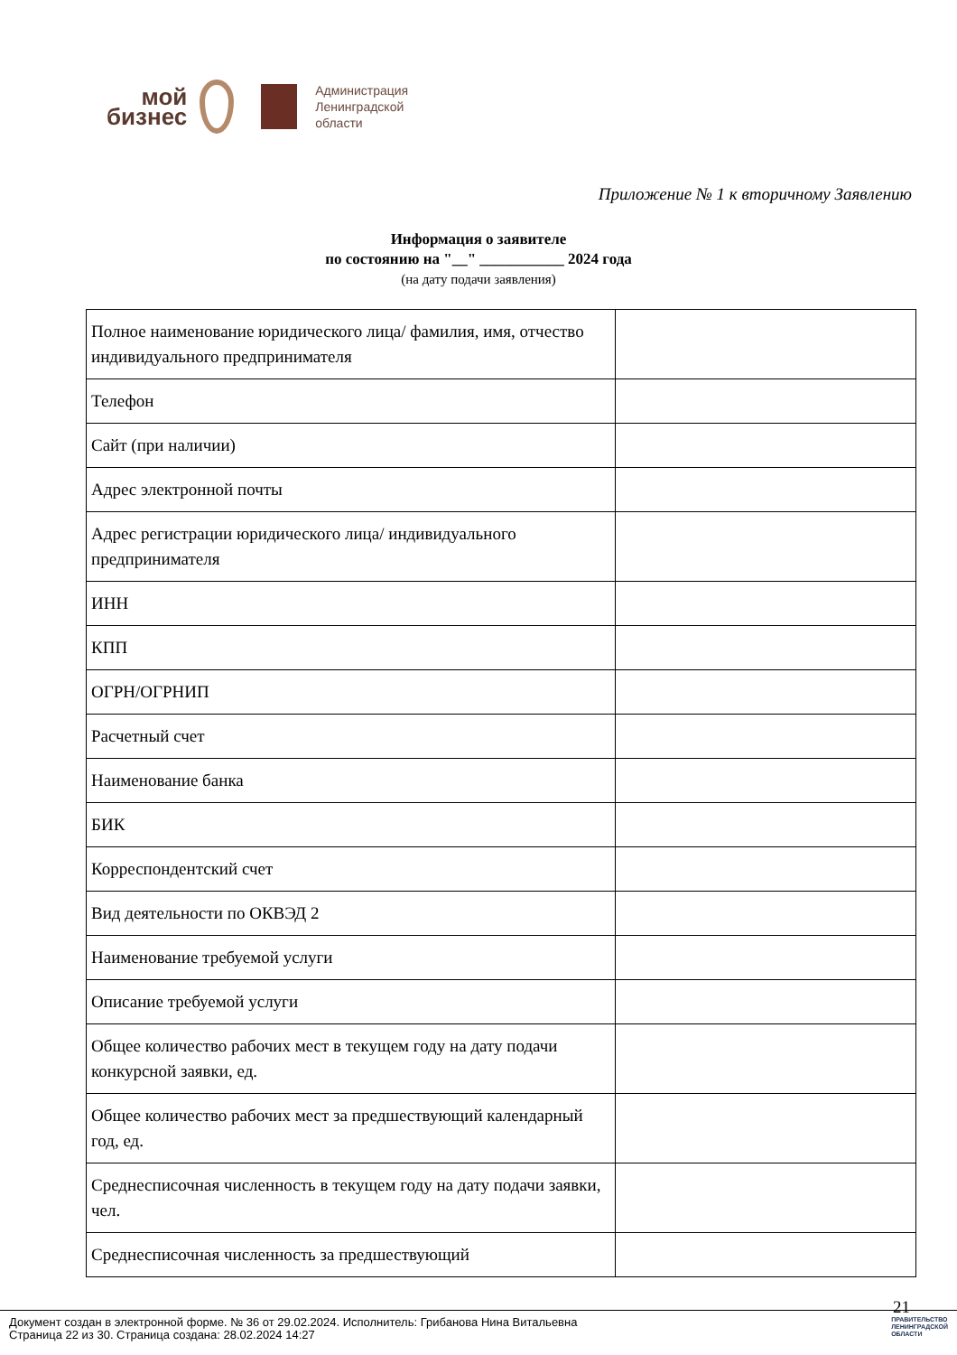мой
бизнес
Администрация
Ленинградской
области
Приложение № 1 к вторичному Заявлению
Информация о заявителе
по состоянию на "__" ___________ 2024 года
(на дату подачи заявления)
| Полное наименование юридического лица/ фамилия, имя, отчество индивидуального предпринимателя | |
| Телефон | |
| Сайт (при наличии) | |
| Адрес электронной почты | |
| Адрес регистрации юридического лица/ индивидуального предпринимателя | |
| ИНН | |
| КПП | |
| ОГРН/ОГРНИП | |
| Расчетный счет | |
| Наименование банка | |
| БИК | |
| Корреспондентский счет | |
| Вид деятельности по ОКВЭД 2 | |
| Наименование требуемой услуги | |
| Описание требуемой услуги | |
| Общее количество рабочих мест в текущем году на дату подачи конкурсной заявки, ед. | |
| Общее количество рабочих мест за предшествующий календарный год, ед. | |
| Среднесписочная численность в текущем году на дату подачи заявки, чел. | |
| Среднесписочная численность за предшествующий | |
21
Документ создан в электронной форме. № 36 от 29.02.2024. Исполнитель: Грибанова Нина Витальевна
Страница 22 из 30. Страница создана: 28.02.2024 14:27
ПРАВИТЕЛЬСТВО
ЛЕНИНГРАДСКОЙ
ОБЛАСТИ